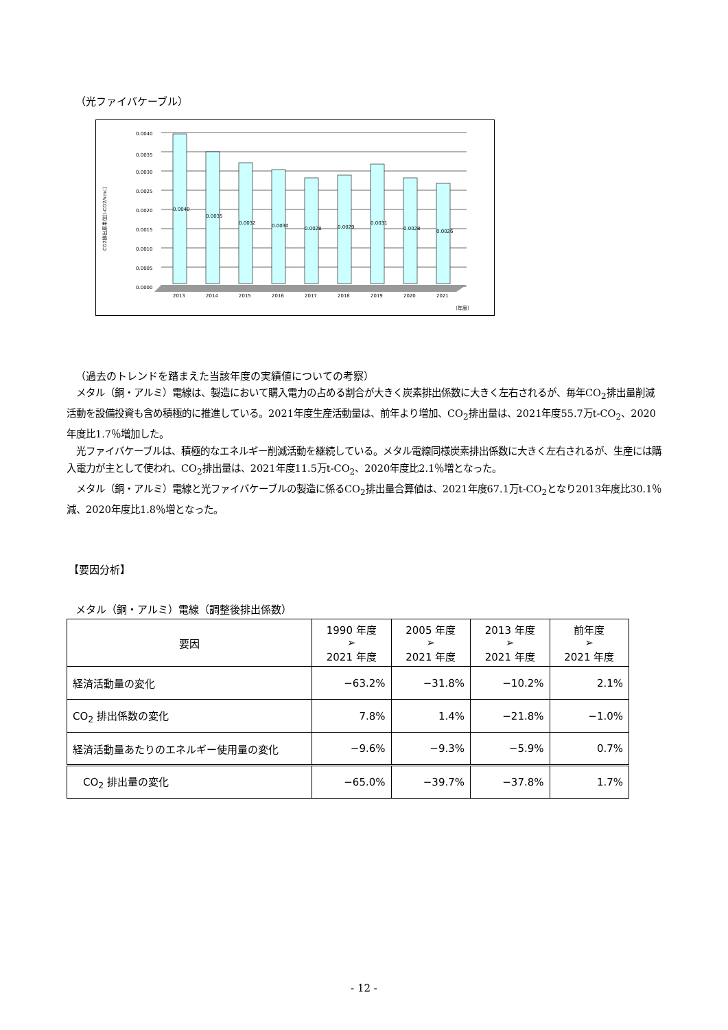（光ファイバケーブル）
CO2排出原単位[t-CO2/kmc]
0.0040
0.0035
0.0030
0.0025
0.0020
0.0015
0.0010
0.0005
0.0000
0.0040
0.0035
0.0032
0.0030
0.0028
0.0029
0.0031
0.0028
0.0026
2013
2014
2015
2016
2017
2018
2019
2020
2021
（年度）
（過去のトレンドを踏まえた当該年度の実績値についての考察）
　メタル（銅・アルミ）電線は、製造において購入電力の占める割合が大きく炭素排出係数に大きく左右されるが、毎年CO<sub>2</sub>排出量削減活動を設備投資も含め積極的に推進している。2021年度生産活動量は、前年より増加、CO<sub>2</sub>排出量は、2021年度55.7万t-CO<sub>2</sub>、2020年度比1.7％増加した。
　光ファイバケーブルは、積極的なエネルギー削減活動を継続している。メタル電線同様炭素排出係数に大きく左右されるが、生産には購入電力が主として使われ、CO<sub>2</sub>排出量は、2021年度11.5万t-CO<sub>2</sub>、2020年度比2.1％増となった。
　メタル（銅・アルミ）電線と光ファイバケーブルの製造に係るCO<sub>2</sub>排出量合算値は、2021年度67.1万t-CO<sub>2</sub>となり2013年度比30.1％減、2020年度比1.8％増となった。
【要因分析】
メタル（銅・アルミ）電線（調整後排出係数）
| 要因 | 1990 年度 ➢ 2021 年度 | 2005 年度 ➢ 2021 年度 | 2013 年度 ➢ 2021 年度 | 前年度 ➢ 2021 年度 |
| --- | --- | --- | --- | --- |
| 経済活動量の変化 | −63.2% | −31.8% | −10.2% | 2.1% |
| CO<sub>2</sub> 排出係数の変化 | 7.8% | 1.4% | −21.8% | −1.0% |
| 経済活動量あたりのエネルギー使用量の変化 | −9.6% | −9.3% | −5.9% | 0.7% |
| CO<sub>2</sub> 排出量の変化 | −65.0% | −39.7% | −37.8% | 1.7% |
- 12 -